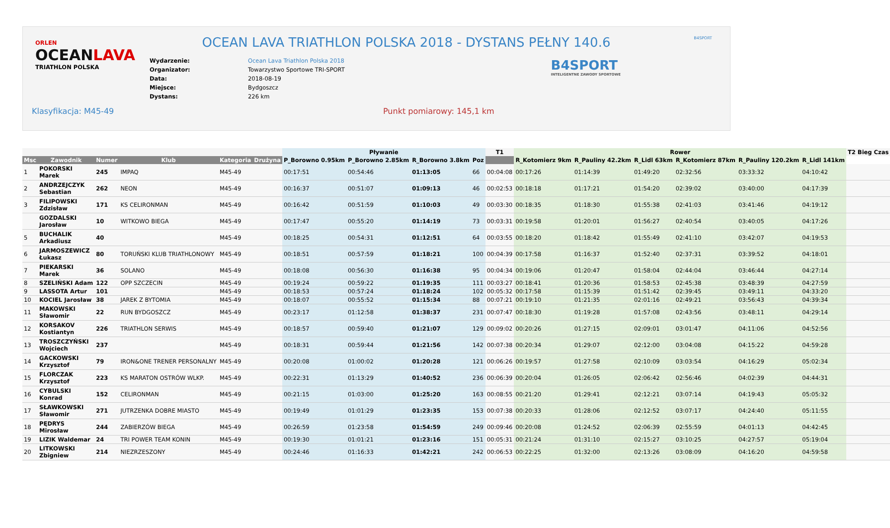ORLEN
OCEANLAVA
TRIATHLON POLSKA
OCEAN LAVA TRIATHLON POLSKA 2018 - DYSTANS PEŁNY 140.6
| Wydarzenie: | Ocean Lava Triathlon Polska 2018 |
| Organizator: | Towarzystwo Sportowe TRI-SPORT |
| Data: | 2018-08-19 |
| Miejsce: | Bydgoszcz |
| Dystans: | 226 km |
B4SPORT
B4SPORT
INTELIGENTNE ZAWODY SPORTOWE
Klasyfikacja: M45-49 Punkt pomiarowy: 145,1 km
| | | | | | | Pływanie | | | | T1 | Rower | | | | | | T2 Bieg Czas |
| --- | --- | --- | --- | --- | --- | --- | --- | --- | --- | --- | --- | --- | --- | --- | --- | --- | --- |
| Msc | Zawodnik | Numer | Klub | Kategoria | Drużyna | P_Borowno 0.95km | P_Borowno 2.85km | R_Borowno 3.8km | Poz | | R_Kotomierz 9km | R_Pauliny 42.2km | R_Lidl 63km | R_Kotomierz 87km | R_Pauliny 120.2km | R_Lidl 141km | |
| 1 | POKORSKI Marek | 245 | IMPAQ | M45-49 | | 00:17:51 | 00:54:46 | 01:13:05 | 66 | 00:04:08 | 00:17:26 | 01:14:39 | 01:49:20 | 02:32:56 | 03:33:32 | 04:10:42 | |
| 2 | ANDRZEJCZYK Sebastian | 262 | NEON | M45-49 | | 00:16:37 | 00:51:07 | 01:09:13 | 46 | 00:02:53 | 00:18:18 | 01:17:21 | 01:54:20 | 02:39:02 | 03:40:00 | 04:17:39 | |
| 3 | FILIPOWSKI Zdzisław | 171 | KS CELIRONMAN | M45-49 | | 00:16:42 | 00:51:59 | 01:10:03 | 49 | 00:03:30 | 00:18:35 | 01:18:30 | 01:55:38 | 02:41:03 | 03:41:46 | 04:19:12 | |
| | GOZDALSKI Jarosław | 10 | WITKOWO BIEGA | M45-49 | | 00:17:47 | 00:55:20 | 01:14:19 | 73 | 00:03:31 | 00:19:58 | 01:20:01 | 01:56:27 | 02:40:54 | 03:40:05 | 04:17:26 | |
| 5 | BUCHALIK Arkadiusz | 40 | | M45-49 | | 00:18:25 | 00:54:31 | 01:12:51 | 64 | 00:03:55 | 00:18:20 | 01:18:42 | 01:55:49 | 02:41:10 | 03:42:07 | 04:19:53 | |
| 6 | JARMOSZEWICZ Łukasz | 80 | TORUŃSKI KLUB TRIATHLONOWY | M45-49 | | 00:18:51 | 00:57:59 | 01:18:21 | 100 | 00:04:39 | 00:17:58 | 01:16:37 | 01:52:40 | 02:37:31 | 03:39:52 | 04:18:01 | |
| 7 | PIEKARSKI Marek | 36 | SOLANO | M45-49 | | 00:18:08 | 00:56:30 | 01:16:38 | 95 | 00:04:34 | 00:19:06 | 01:20:47 | 01:58:04 | 02:44:04 | 03:46:44 | 04:27:14 | |
| 8 | SZELIŃSKI Adam | 122 | OPP SZCZECIN | M45-49 | | 00:19:24 | 00:59:22 | 01:19:35 | 111 | 00:03:27 | 00:18:41 | 01:20:36 | 01:58:53 | 02:45:38 | 03:48:39 | 04:27:59 | |
| 9 | LASSOTA Artur | 101 | | M45-49 | | 00:18:53 | 00:57:24 | 01:18:24 | 102 | 00:05:32 | 00:17:58 | 01:15:39 | 01:51:42 | 02:39:45 | 03:49:11 | 04:33:20 | |
| 10 | KOCIEL Jarosław | 38 | JAREK Z BYTOMIA | M45-49 | | 00:18:07 | 00:55:52 | 01:15:34 | 88 | 00:07:21 | 00:19:10 | 01:21:35 | 02:01:16 | 02:49:21 | 03:56:43 | 04:39:34 | |
| 11 | MAKOWSKI Sławomir | 22 | RUN BYDGOSZCZ | M45-49 | | 00:23:17 | 01:12:58 | 01:38:37 | 231 | 00:07:47 | 00:18:30 | 01:19:28 | 01:57:08 | 02:43:56 | 03:48:11 | 04:29:14 | |
| 12 | KORSAKOV Kostiantyn | 226 | TRIATHLON SERWIS | M45-49 | | 00:18:57 | 00:59:40 | 01:21:07 | 129 | 00:09:02 | 00:20:26 | 01:27:15 | 02:09:01 | 03:01:47 | 04:11:06 | 04:52:56 | |
| 13 | TROSZCZYŃSKI Wojciech | 237 | | M45-49 | | 00:18:31 | 00:59:44 | 01:21:56 | 142 | 00:07:38 | 00:20:34 | 01:29:07 | 02:12:00 | 03:04:08 | 04:15:22 | 04:59:28 | |
| 14 | GACKOWSKI Krzysztof | 79 | IRON&ONE TRENER PERSONALNY | M45-49 | | 00:20:08 | 01:00:02 | 01:20:28 | 121 | 00:06:26 | 00:19:57 | 01:27:58 | 02:10:09 | 03:03:54 | 04:16:29 | 05:02:34 | |
| 15 | FLORCZAK Krzysztof | 223 | KS MARATON OSTRÓW WLKP. | M45-49 | | 00:22:31 | 01:13:29 | 01:40:52 | 236 | 00:06:39 | 00:20:04 | 01:26:05 | 02:06:42 | 02:56:46 | 04:02:39 | 04:44:31 | |
| 16 | CYBULSKI Konrad | 152 | CELIRONMAN | M45-49 | | 00:21:15 | 01:03:00 | 01:25:20 | 163 | 00:08:55 | 00:21:20 | 01:29:41 | 02:12:21 | 03:07:14 | 04:19:43 | 05:05:32 | |
| 17 | SŁAWKOWSKI Sławomir | 271 | JUTRZENKA DOBRE MIASTO | M45-49 | | 00:19:49 | 01:01:29 | 01:23:35 | 153 | 00:07:38 | 00:20:33 | 01:28:06 | 02:12:52 | 03:07:17 | 04:24:40 | 05:11:55 | |
| 18 | PĘDRYS Mirosław | 244 | ZABIERZÓW BIEGA | M45-49 | | 00:26:59 | 01:23:58 | 01:54:59 | 249 | 00:09:46 | 00:20:08 | 01:24:52 | 02:06:39 | 02:55:59 | 04:01:13 | 04:42:45 | |
| 19 | LIZIK Waldemar | 24 | TRI POWER TEAM KONIN | M45-49 | | 00:19:30 | 01:01:21 | 01:23:16 | 151 | 00:05:31 | 00:21:24 | 01:31:10 | 02:15:27 | 03:10:25 | 04:27:57 | 05:19:04 | |
| 20 | LITKOWSKI Zbigniew | 214 | NIEZRZESZONY | M45-49 | | 00:24:46 | 01:16:33 | 01:42:21 | 242 | 00:06:53 | 00:22:25 | 01:32:00 | 02:13:26 | 03:08:09 | 04:16:20 | 04:59:58 | |